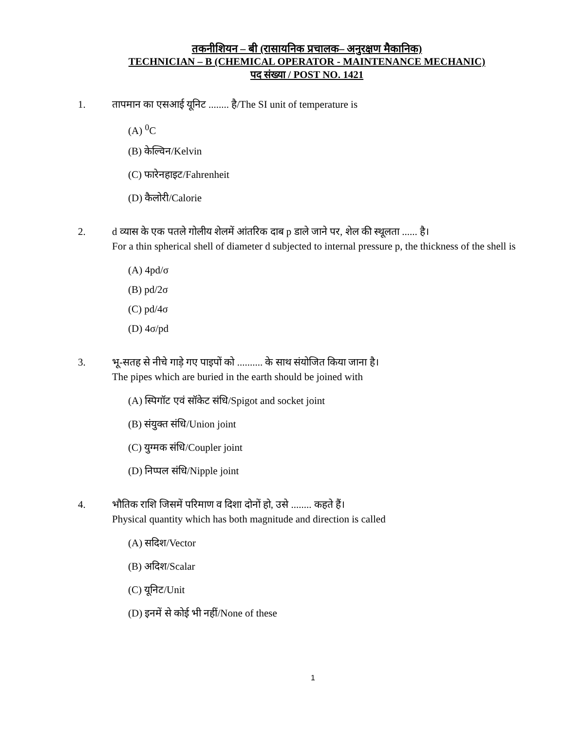तकनीशियन – बी (रासायनिक प्रचालक– अनुरक्षण मैकानिक)
TECHNICIAN – B (CHEMICAL OPERATOR - MAINTENANCE MECHANIC)
पद संख्या / POST NO. 1421
1. तापमान का एसआई यूनिट ........ है/The SI unit of temperature is
(A) <sup>0</sup>C
(B) केल्विन/Kelvin
(C) फारेनहाइट/Fahrenheit
(D) कैलोरी/Calorie
2. d व्यास के एक पतले गोलीय शेलमें आंतरिक दाब p डाले जाने पर, शेल की स्थूलता ...... है।
For a thin spherical shell of diameter d subjected to internal pressure p, the thickness of the shell is
(A) 4pd/σ
(B) pd/2σ
(C) pd/4σ
(D) 4σ/pd
3. भू-सतह से नीचे गाड़े गए पाइपों को .......... के साथ संयोजित किया जाना है।
The pipes which are buried in the earth should be joined with
(A) स्पिगॉट एवं सॉकेट संधि/Spigot and socket joint
(B) संयुक्त संधि/Union joint
(C) युग्मक संधि/Coupler joint
(D) निप्पल संधि/Nipple joint
4. भौतिक राशि जिसमें परिमाण व दिशा दोनों हो, उसे ........ कहते हैं।
Physical quantity which has both magnitude and direction is called
(A) सदिश/Vector
(B) अदिश/Scalar
(C) यूनिट/Unit
(D) इनमें से कोई भी नहीं/None of these
1